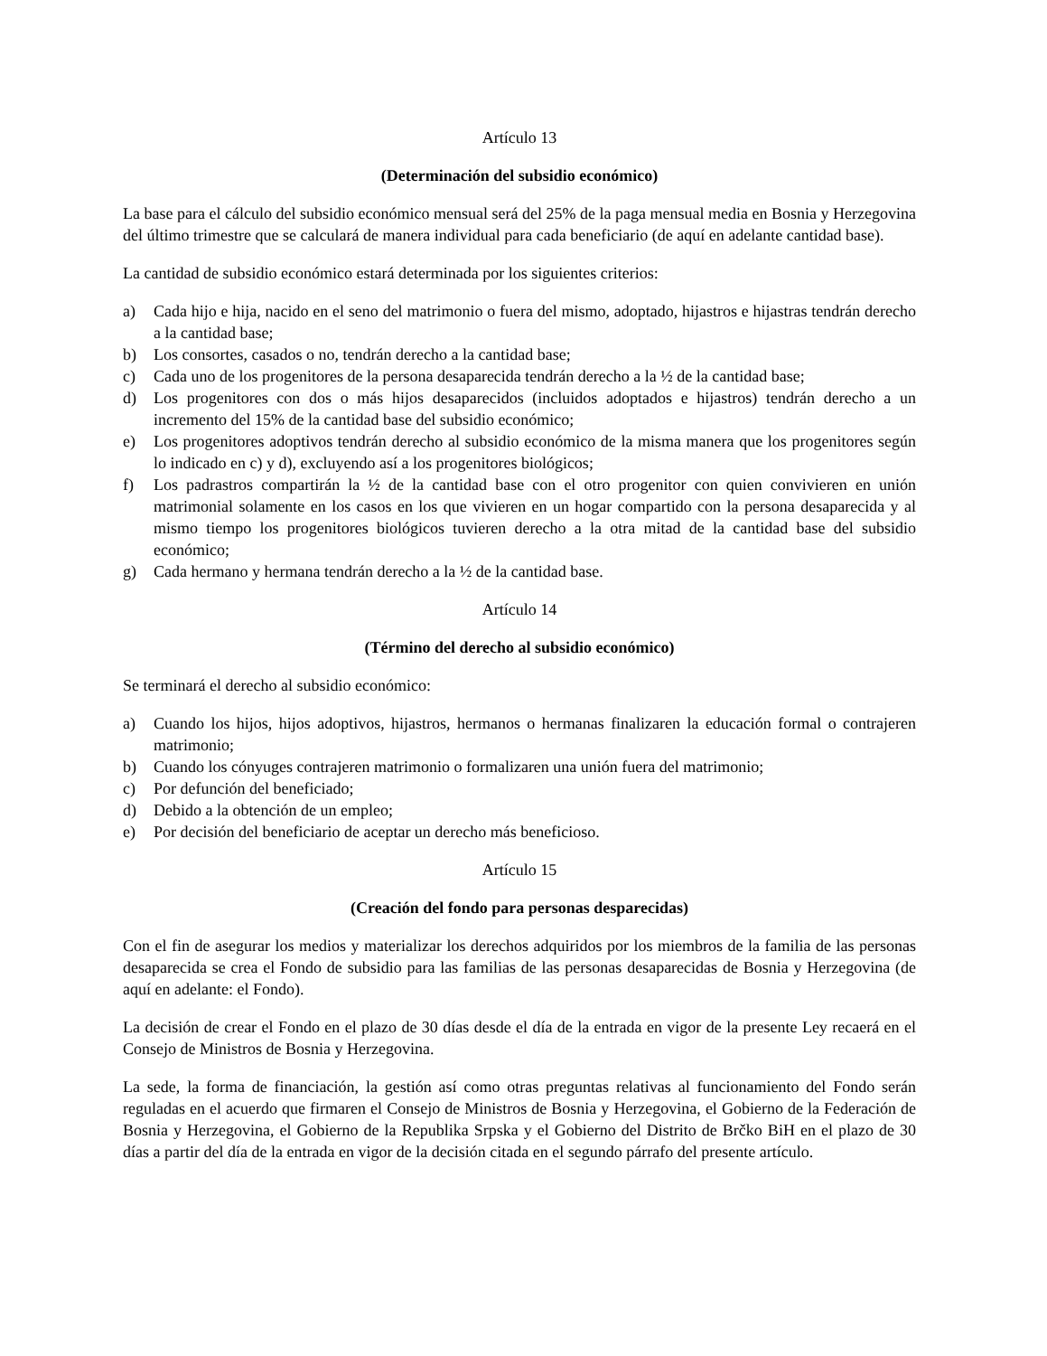Artículo 13
(Determinación del subsidio económico)
La base para el cálculo del subsidio económico mensual será del 25% de la paga mensual media en Bosnia y Herzegovina del último trimestre que se calculará de manera individual para cada beneficiario (de aquí en adelante cantidad base).
La cantidad de subsidio económico estará determinada por los siguientes criterios:
a) Cada hijo e hija, nacido en el seno del matrimonio o fuera del mismo, adoptado, hijastros e hijastras tendrán derecho a la cantidad base;
b) Los consortes, casados o no, tendrán derecho a la cantidad base;
c) Cada uno de los progenitores de la persona desaparecida tendrán derecho a la ½ de la cantidad base;
d) Los progenitores con dos o más hijos desaparecidos (incluidos adoptados e hijastros) tendrán derecho a un incremento del 15% de la cantidad base del subsidio económico;
e) Los progenitores adoptivos tendrán derecho al subsidio económico de la misma manera que los progenitores según lo indicado en c) y d), excluyendo así a los progenitores biológicos;
f) Los padrastros compartirán la ½ de la cantidad base con el otro progenitor con quien convivieren en unión matrimonial solamente en los casos en los que vivieren en un hogar compartido con la persona desaparecida y al mismo tiempo los progenitores biológicos tuvieren derecho a la otra mitad de la cantidad base del subsidio económico;
g) Cada hermano y hermana tendrán derecho a la ½ de la cantidad base.
Artículo 14
(Término del derecho al subsidio económico)
Se terminará el derecho al subsidio económico:
a) Cuando los hijos, hijos adoptivos, hijastros, hermanos o hermanas finalizaren la educación formal o contrajeren matrimonio;
b) Cuando los cónyuges contrajeren matrimonio o formalizaren una unión fuera del matrimonio;
c) Por defunción del beneficiado;
d) Debido a la obtención de un empleo;
e) Por decisión del beneficiario de aceptar un derecho más beneficioso.
Artículo 15
(Creación del fondo para personas desparecidas)
Con el fin de asegurar los medios y materializar los derechos adquiridos por los miembros de la familia de las personas desaparecida se crea el Fondo de subsidio para las familias de las personas desaparecidas de Bosnia y Herzegovina (de aquí en adelante: el Fondo).
La decisión de crear el Fondo en el plazo de 30 días desde el día de la entrada en vigor de la presente Ley recaerá en el Consejo de Ministros de Bosnia y Herzegovina.
La sede, la forma de financiación, la gestión así como otras preguntas relativas al funcionamiento del Fondo serán reguladas en el acuerdo que firmaren el Consejo de Ministros de Bosnia y Herzegovina, el Gobierno de la Federación de Bosnia y Herzegovina, el Gobierno de la Republika Srpska y el Gobierno del Distrito de Brčko BiH en el plazo de 30 días a partir del día de la entrada en vigor de la decisión citada en el segundo párrafo del presente artículo.